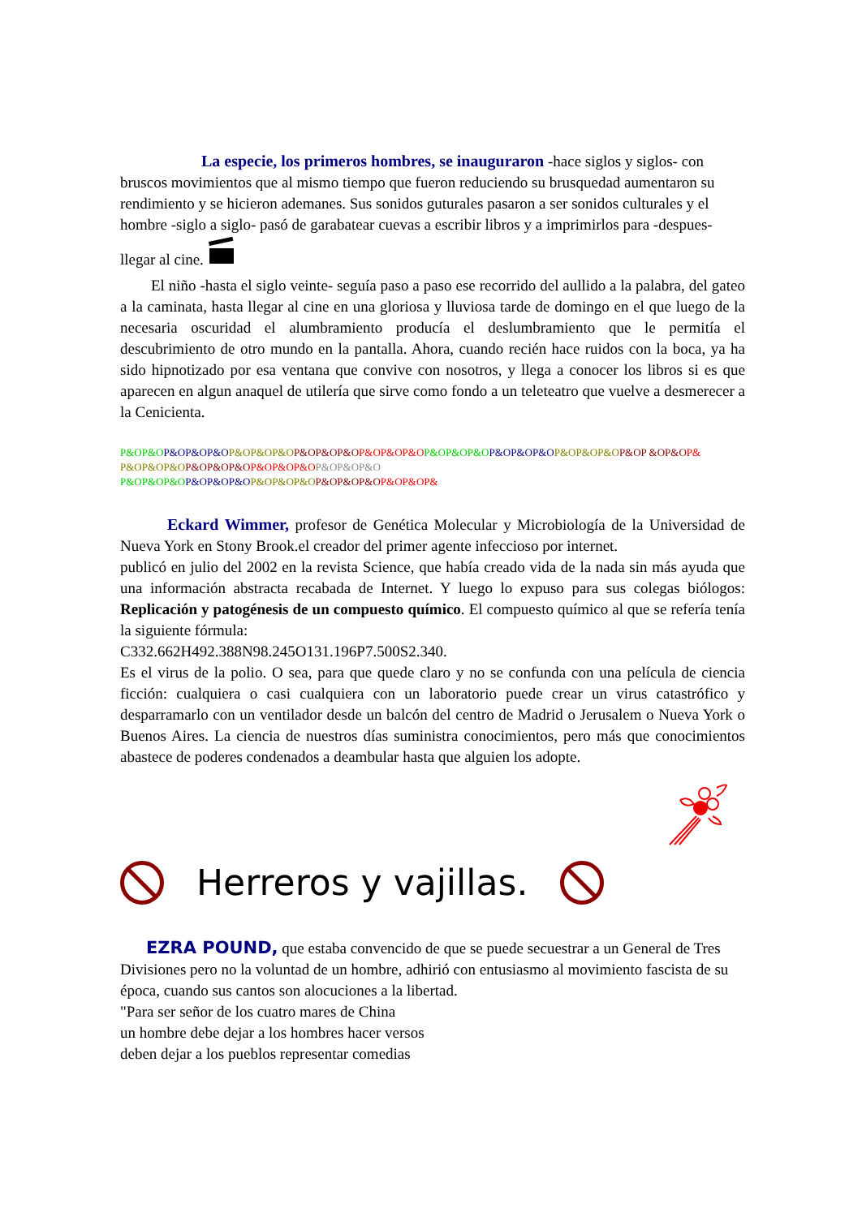La especie, los primeros hombres, se inauguraron -hace siglos y siglos- con bruscos movimientos que al mismo tiempo que fueron reduciendo su brusquedad aumentaron su rendimiento y se hicieron ademanes. Sus sonidos guturales pasaron a ser sonidos culturales y el hombre -siglo a siglo- pasó de garabatear cuevas a escribir libros y a imprimirlos para -despues- llegar al cine.
El niño -hasta el siglo veinte- seguía paso a paso ese recorrido del aullido a la palabra, del gateo a la caminata, hasta llegar al cine en una gloriosa y lluviosa tarde de domingo en el que luego de la necesaria oscuridad el alumbramiento producía el deslumbramiento que le permitía el descubrimiento de otro mundo en la pantalla. Ahora, cuando recién hace ruidos con la boca, ya ha sido hipnotizado por esa ventana que convive con nosotros, y llega a conocer los libros si es que aparecen en algun anaquel de utilería que sirve como fondo a un teleteatro que vuelve a desmerecer a la Cenicienta.
P&OP&O P&OP&OP&O P&OP&OP&O P&OP&OP&O P&OP&OP&O P&OP&OP&O P&OP&OP&O P&OP&OP&O P&OP &OP&O P&
P&OP&OP&O P&OP&OP&O P&OP&OP&O P&OP&OP&O
P&OP&OP&O P&OP&OP&O P&OP&OP&O P&OP&OP&O P&OP&OP&
Eckard Wimmer, profesor de Genética Molecular y Microbiología de la Universidad de Nueva York en Stony Brook.el creador del primer agente infeccioso por internet.
publicó en julio del 2002 en la revista Science, que había creado vida de la nada sin más ayuda que una información abstracta recabada de Internet. Y luego lo expuso para sus colegas biólogos: Replicación y patogénesis de un compuesto químico. El compuesto químico al que se refería tenía la siguiente fórmula:
C332.662H492.388N98.245O131.196P7.500S2.340.
Es el virus de la polio. O sea, para que quede claro y no se confunda con una película de ciencia ficción: cualquiera o casi cualquiera con un laboratorio puede crear un virus catastrófico y desparramarlo con un ventilador desde un balcón del centro de Madrid o Jerusalem o Nueva York o Buenos Aires. La ciencia de nuestros días suministra conocimientos, pero más que conocimientos abastece de poderes condenados a deambular hasta que alguien los adopte.
Herreros y vajillas.
EZRA POUND, que estaba convencido de que se puede secuestrar a un General de Tres Divisiones pero no la voluntad de un hombre, adhirió con entusiasmo al movimiento fascista de su época, cuando sus cantos son alocuciones a la libertad.
"Para ser señor de los cuatro mares de China
un hombre debe dejar a los hombres hacer versos
deben dejar a los pueblos representar comedias